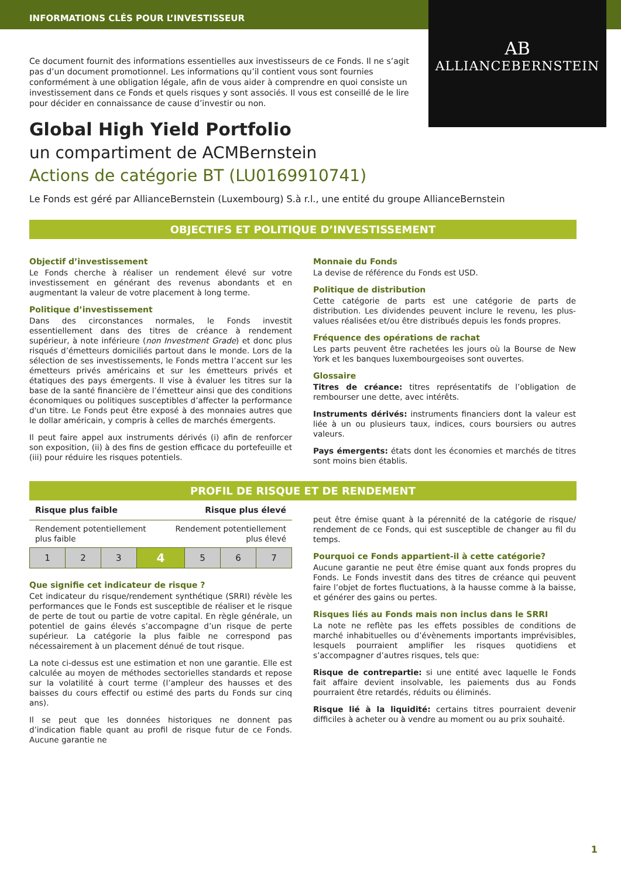INFORMATIONS CLÉS POUR L’INVESTISSEUR
AB
ALLIANCEBERNSTEIN
Ce document fournit des informations essentielles aux investisseurs de ce Fonds. Il ne s’agit pas d’un document promotionnel. Les informations qu’il contient vous sont fournies conformément à une obligation légale, afin de vous aider à comprendre en quoi consiste un investissement dans ce Fonds et quels risques y sont associés. Il vous est conseillé de le lire pour décider en connaissance de cause d’investir ou non.
Global High Yield Portfolio
un compartiment de ACMBernstein
Actions de catégorie BT (LU0169910741)
Le Fonds est géré par AllianceBernstein (Luxembourg) S.à r.l., une entité du groupe AllianceBernstein
OBJECTIFS ET POLITIQUE D’INVESTISSEMENT
Objectif d’investissement
Le Fonds cherche à réaliser un rendement élevé sur votre investissement en générant des revenus abondants et en augmentant la valeur de votre placement à long terme.
Politique d’investissement
Dans des circonstances normales, le Fonds investit essentiellement dans des titres de créance à rendement supérieur, à note inférieure (non Investment Grade) et donc plus risqués d’émetteurs domiciliés partout dans le monde. Lors de la sélection de ses investissements, le Fonds mettra l’accent sur les émetteurs privés américains et sur les émetteurs privés et étatiques des pays émergents. Il vise à évaluer les titres sur la base de la santé financière de l’émetteur ainsi que des conditions économiques ou politiques susceptibles d’affecter la performance d'un titre. Le Fonds peut être exposé à des monnaies autres que le dollar américain, y compris à celles de marchés émergents.
Il peut faire appel aux instruments dérivés (i) afin de renforcer son exposition, (ii) à des fins de gestion efficace du portefeuille et (iii) pour réduire les risques potentiels.
Monnaie du Fonds
La devise de référence du Fonds est USD.
Politique de distribution
Cette catégorie de parts est une catégorie de parts de distribution. Les dividendes peuvent inclure le revenu, les plus-values réalisées et/ou être distribués depuis les fonds propres.
Fréquence des opérations de rachat
Les parts peuvent être rachetées les jours où la Bourse de New York et les banques luxembourgeoises sont ouvertes.
Glossaire
Titres de créance: titres représentatifs de l’obligation de rembourser une dette, avec intérêts.
Instruments dérivés: instruments financiers dont la valeur est liée à un ou plusieurs taux, indices, cours boursiers ou autres valeurs.
Pays émergents: états dont les économies et marchés de titres sont moins bien établis.
PROFIL DE RISQUE ET DE RENDEMENT
Risque plus faible Risque plus élevé
Rendement potentiellement
plus faible Rendement potentiellement
plus élevé
| 1 | 2 | 3 | 4 | 5 | 6 | 7 |
Que signifie cet indicateur de risque ?
Cet indicateur du risque/rendement synthétique (SRRI) révèle les performances que le Fonds est susceptible de réaliser et le risque de perte de tout ou partie de votre capital. En règle générale, un potentiel de gains élevés s’accompagne d’un risque de perte supérieur. La catégorie la plus faible ne correspond pas nécessairement à un placement dénué de tout risque.
La note ci-dessus est une estimation et non une garantie. Elle est calculée au moyen de méthodes sectorielles standards et repose sur la volatilité à court terme (l’ampleur des hausses et des baisses du cours effectif ou estimé des parts du Fonds sur cinq ans).
Il se peut que les données historiques ne donnent pas d’indication fiable quant au profil de risque futur de ce Fonds. Aucune garantie ne
peut être émise quant à la pérennité de la catégorie de risque/ rendement de ce Fonds, qui est susceptible de changer au fil du temps.
Pourquoi ce Fonds appartient-il à cette catégorie?
Aucune garantie ne peut être émise quant aux fonds propres du Fonds. Le Fonds investit dans des titres de créance qui peuvent faire l’objet de fortes fluctuations, à la hausse comme à la baisse, et générer des gains ou pertes.
Risques liés au Fonds mais non inclus dans le SRRI
La note ne reflète pas les effets possibles de conditions de marché inhabituelles ou d’évènements importants imprévisibles, lesquels pourraient amplifier les risques quotidiens et s’accompagner d’autres risques, tels que:
Risque de contrepartie: si une entité avec laquelle le Fonds fait affaire devient insolvable, les paiements dus au Fonds pourraient être retardés, réduits ou éliminés.
Risque lié à la liquidité: certains titres pourraient devenir difficiles à acheter ou à vendre au moment ou au prix souhaité.
1